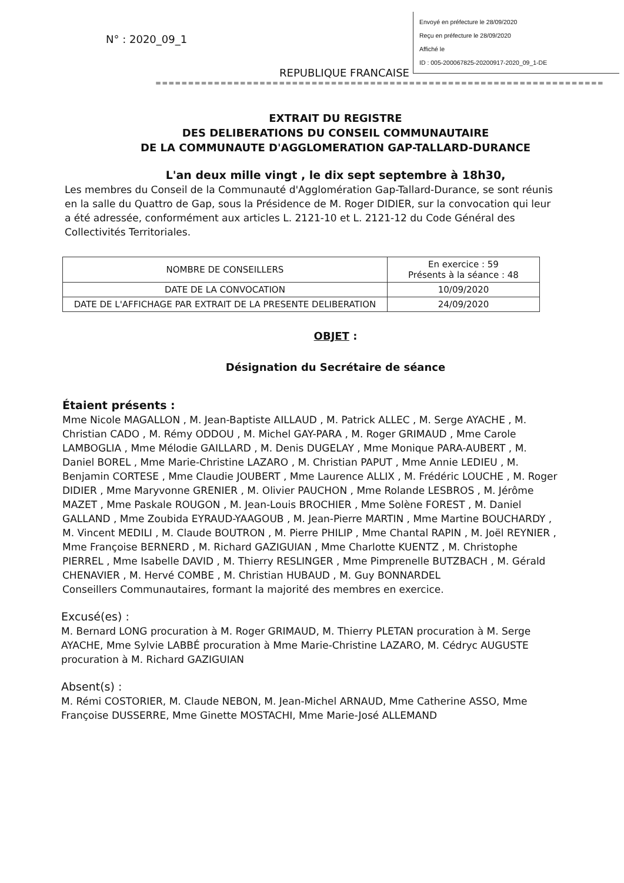N° : 2020_09_1
Envoyé en préfecture le 28/09/2020
Reçu en préfecture le 28/09/2020
Affiché le
ID : 005-200067825-20200917-2020_09_1-DE
REPUBLIQUE FRANCAISE
=====================================================================
EXTRAIT DU REGISTRE
DES DELIBERATIONS DU CONSEIL COMMUNAUTAIRE
DE LA COMMUNAUTE D'AGGLOMERATION GAP-TALLARD-DURANCE
L'an deux mille vingt , le dix sept septembre à 18h30,
Les membres du Conseil de la Communauté d'Agglomération Gap-Tallard-Durance, se sont réunis en la salle du Quattro de Gap, sous la Présidence de M. Roger DIDIER, sur la convocation qui leur a été adressée, conformément aux articles L. 2121-10 et L. 2121-12 du Code Général des Collectivités Territoriales.
| NOMBRE DE CONSEILLERS | En exercice : 59 Présents à la séance : 48 |
| DATE DE LA CONVOCATION | 10/09/2020 |
| DATE DE L'AFFICHAGE PAR EXTRAIT DE LA PRESENTE DELIBERATION | 24/09/2020 |
OBJET :
Désignation du Secrétaire de séance
Étaient présents :
Mme Nicole MAGALLON , M. Jean-Baptiste AILLAUD , M. Patrick ALLEC , M. Serge AYACHE , M. Christian CADO , M. Rémy ODDOU , M. Michel GAY-PARA , M. Roger GRIMAUD , Mme Carole LAMBOGLIA , Mme Mélodie GAILLARD , M. Denis DUGELAY , Mme Monique PARA-AUBERT , M. Daniel BOREL , Mme Marie-Christine LAZARO , M. Christian PAPUT , Mme Annie LEDIEU , M. Benjamin CORTESE , Mme Claudie JOUBERT , Mme Laurence ALLIX , M. Frédéric LOUCHE , M. Roger DIDIER , Mme Maryvonne GRENIER , M. Olivier PAUCHON , Mme Rolande LESBROS , M. Jérôme MAZET , Mme Paskale ROUGON , M. Jean-Louis BROCHIER , Mme Solène FOREST , M. Daniel GALLAND , Mme Zoubida EYRAUD-YAAGOUB , M. Jean-Pierre MARTIN , Mme Martine BOUCHARDY , M. Vincent MEDILI , M. Claude BOUTRON , M. Pierre PHILIP , Mme Chantal RAPIN , M. Joël REYNIER , Mme Françoise BERNERD , M. Richard GAZIGUIAN , Mme Charlotte KUENTZ , M. Christophe PIERREL , Mme Isabelle DAVID , M. Thierry RESLINGER , Mme Pimprenelle BUTZBACH , M. Gérald CHENAVIER , M. Hervé COMBE , M. Christian HUBAUD , M. Guy BONNARDEL
Conseillers Communautaires, formant la majorité des membres en exercice.
Excusé(es) :
M. Bernard LONG procuration à M. Roger GRIMAUD, M. Thierry PLETAN procuration à M. Serge AYACHE, Mme Sylvie LABBÉ procuration à Mme Marie-Christine LAZARO, M. Cédryc AUGUSTE procuration à M. Richard GAZIGUIAN
Absent(s) :
M. Rémi COSTORIER, M. Claude NEBON, M. Jean-Michel ARNAUD, Mme Catherine ASSO, Mme Françoise DUSSERRE, Mme Ginette MOSTACHI, Mme Marie-José ALLEMAND